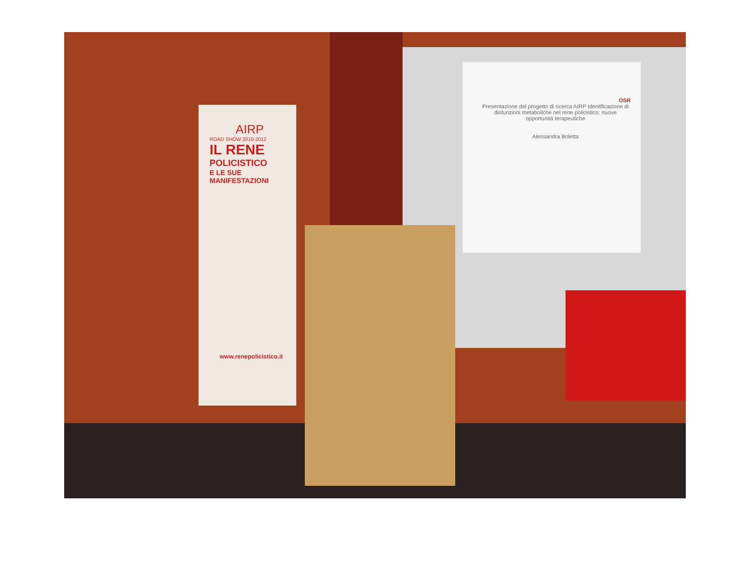AIRP
ROAD SHOW 2010-2012
IL RENE
POLICISTICO
E LE SUE MANIFESTAZIONI
OSR
Presentazione del progetto di ricerca AIRP Identificazione di disfunzioni metaboliche nel rene policistico: nuove opportunità terapeutiche
Alessandra Boletta
www.renepolicistico.it